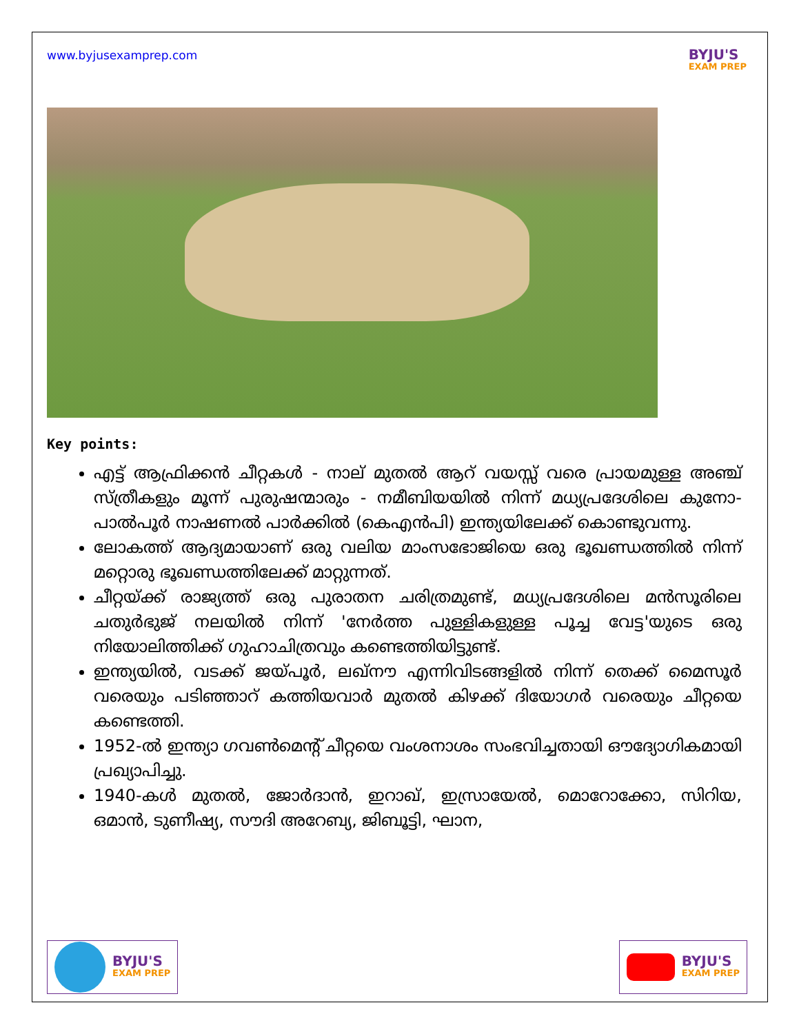www.byjusexamprep.com
BYJU'S
EXAM PREP
Key points:
എട്ട് ആഫ്രിക്കൻ ചീറ്റകൾ - നാല് മുതൽ ആറ് വയസ്സ് വരെ പ്രായമുള്ള അഞ്ച് സ്ത്രീകളും മൂന്ന് പുരുഷന്മാരും - നമീബിയയിൽ നിന്ന് മധ്യപ്രദേശിലെ കുനോ-പാൽപൂർ നാഷണൽ പാർക്കിൽ (കെഎൻപി) ഇന്ത്യയിലേക്ക് കൊണ്ടുവന്നു.
ലോകത്ത് ആദ്യമായാണ് ഒരു വലിയ മാംസഭോജിയെ ഒരു ഭൂഖണ്ഡത്തിൽ നിന്ന് മറ്റൊരു ഭൂഖണ്ഡത്തിലേക്ക് മാറ്റുന്നത്.
ചീറ്റയ്ക്ക് രാജ്യത്ത് ഒരു പുരാതന ചരിത്രമുണ്ട്, മധ്യപ്രദേശിലെ മൻസൂരിലെ ചതുർഭുജ് നലയിൽ നിന്ന് 'നേർത്ത പുള്ളികളുള്ള പൂച്ച വേട്ട'യുടെ ഒരു നിയോലിത്തിക്ക് ഗുഹാചിത്രവും കണ്ടെത്തിയിട്ടുണ്ട്.
ഇന്ത്യയിൽ, വടക്ക് ജയ്പൂർ, ലഖ്നൗ എന്നിവിടങ്ങളിൽ നിന്ന് തെക്ക് മൈസൂർ വരെയും പടിഞ്ഞാറ് കത്തിയവാർ മുതൽ കിഴക്ക് ദിയോഗർ വരെയും ചീറ്റയെ കണ്ടെത്തി.
1952-ൽ ഇന്ത്യാ ഗവൺമെന്റ് ചീറ്റയെ വംശനാശം സംഭവിച്ചതായി ഔദ്യോഗികമായി പ്രഖ്യാപിച്ചു.
1940-കൾ മുതൽ, ജോർദാൻ, ഇറാഖ്, ഇസ്രായേൽ, മൊറോക്കോ, സിറിയ, ഒമാൻ, ടുണീഷ്യ, സൗദി അറേബ്യ, ജിബൂട്ടി, ഘാന,
BYJU'S
EXAM PREP
BYJU'S
EXAM PREP